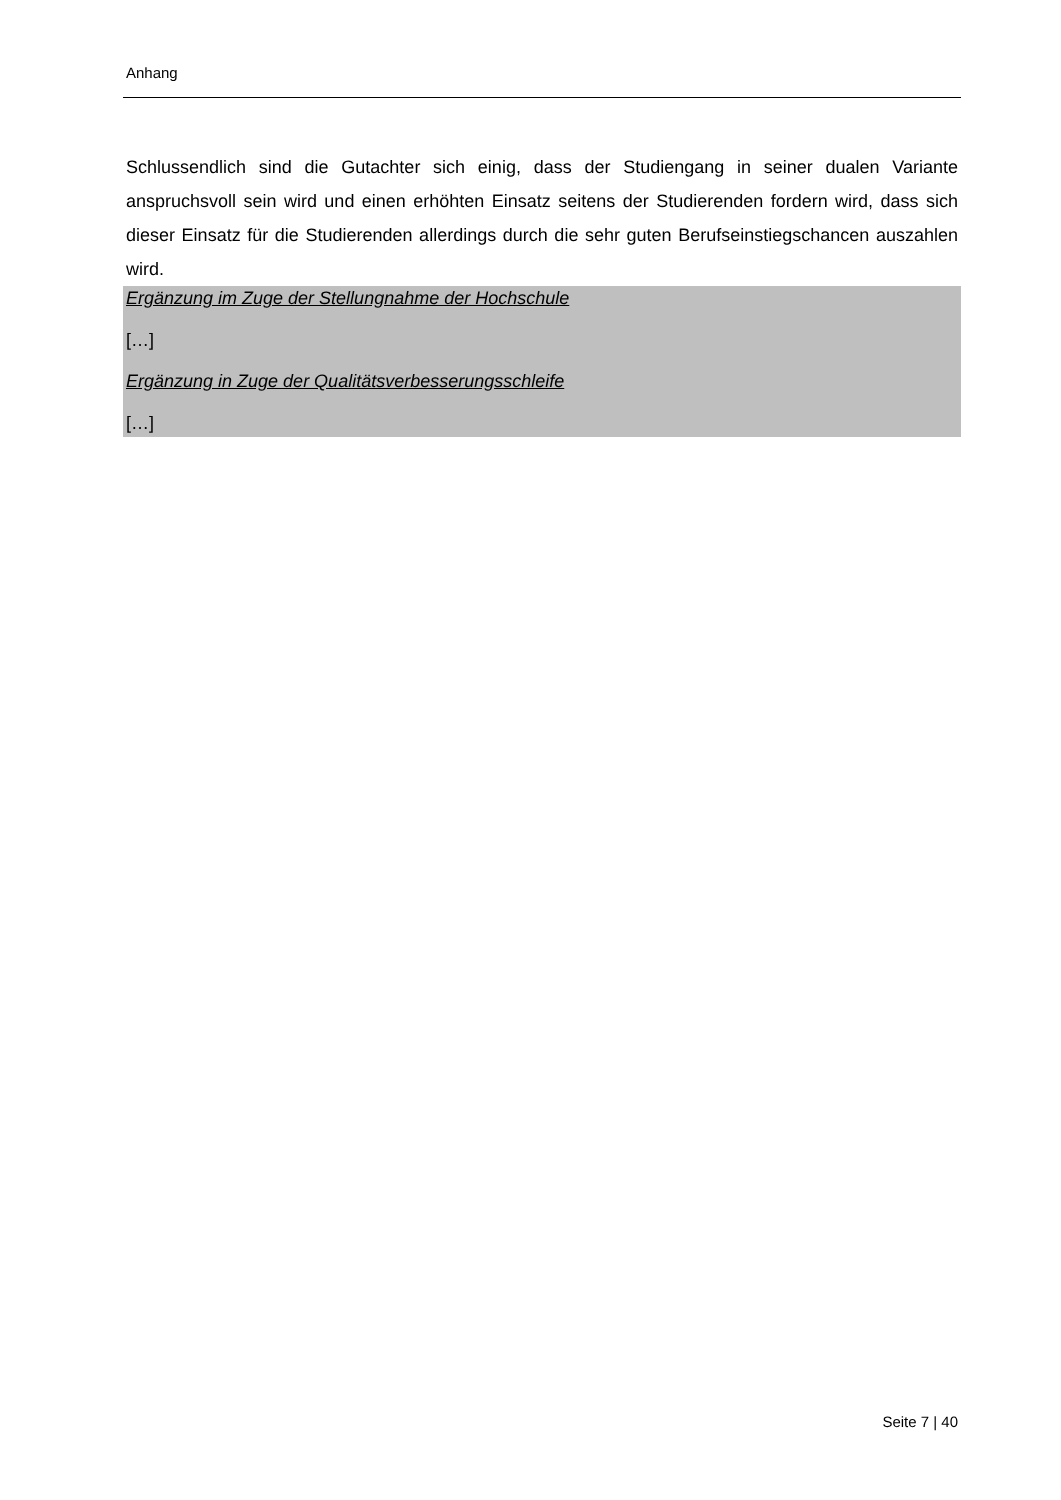Anhang
Schlussendlich sind die Gutachter sich einig, dass der Studiengang in seiner dualen Variante anspruchsvoll sein wird und einen erhöhten Einsatz seitens der Studierenden fordern wird, dass sich dieser Einsatz für die Studierenden allerdings durch die sehr guten Berufseinstiegschancen auszahlen wird.
Ergänzung im Zuge der Stellungnahme der Hochschule
[…]
Ergänzung in Zuge der Qualitätsverbesserungsschleife
[…]
Seite 7 | 40